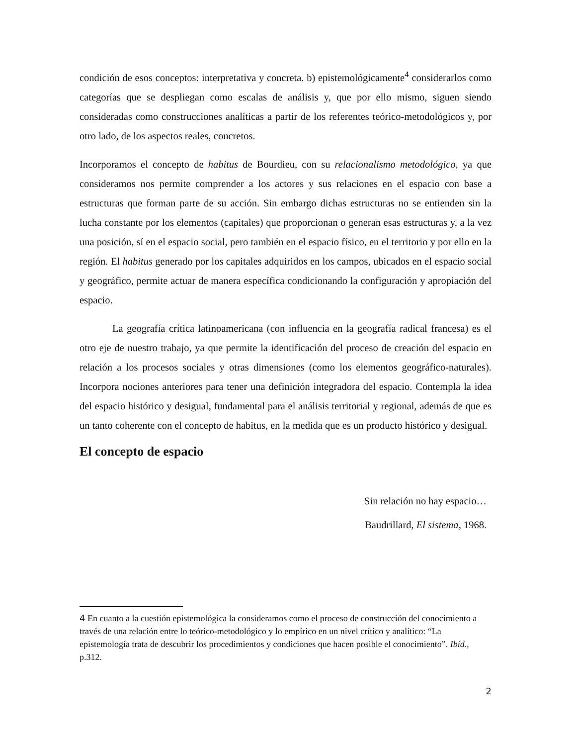condición de esos conceptos: interpretativa y concreta. b) epistemológicamente<sup>4</sup> considerarlos como categorías que se despliegan como escalas de análisis y, que por ello mismo, siguen siendo consideradas como construcciones analíticas a partir de los referentes teórico-metodológicos y, por otro lado, de los aspectos reales, concretos.
Incorporamos el concepto de habitus de Bourdieu, con su relacionalismo metodológico, ya que consideramos nos permite comprender a los actores y sus relaciones en el espacio con base a estructuras que forman parte de su acción. Sin embargo dichas estructuras no se entienden sin la lucha constante por los elementos (capitales) que proporcionan o generan esas estructuras y, a la vez una posición, sí en el espacio social, pero también en el espacio físico, en el territorio y por ello en la región. El habitus generado por los capitales adquiridos en los campos, ubicados en el espacio social y geográfico, permite actuar de manera específica condicionando la configuración y apropiación del espacio.
La geografía crítica latinoamericana (con influencia en la geografía radical francesa) es el otro eje de nuestro trabajo, ya que permite la identificación del proceso de creación del espacio en relación a los procesos sociales y otras dimensiones (como los elementos geográfico-naturales). Incorpora nociones anteriores para tener una definición integradora del espacio. Contempla la idea del espacio histórico y desigual, fundamental para el análisis territorial y regional, además de que es un tanto coherente con el concepto de habitus, en la medida que es un producto histórico y desigual.
El concepto de espacio
Sin relación no hay espacio…
Baudrillard, El sistema, 1968.
4 En cuanto a la cuestión epistemológica la consideramos como el proceso de construcción del conocimiento a través de una relación entre lo teórico-metodológico y lo empírico en un nivel crítico y analítico: “La epistemología trata de descubrir los procedimientos y condiciones que hacen posible el conocimiento”. Ibíd., p.312.
2